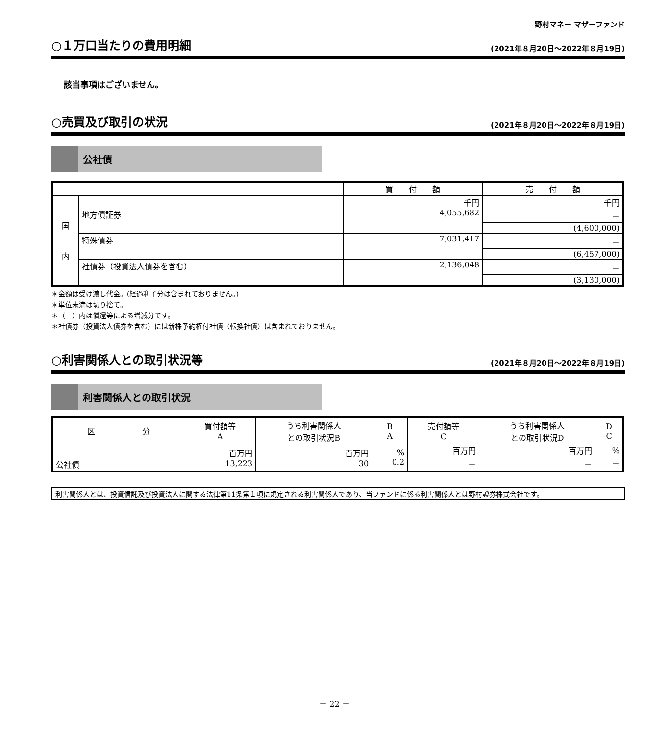野村マネー マザーファンド
○１万口当たりの費用明細 (2021年８月20日～2022年８月19日)
該当事項はございません。
○売買及び取引の状況 (2021年８月20日～2022年８月19日)
公社債
| | | 買 付 額 | 売 付 額 |
| --- | --- | --- | --- |
| 国 内 | 地方債証券 | 千円 4,055,682 | 千円 － |
| | | | (4,600,000) |
| | 特殊債券 | 7,031,417 | － |
| | | | (6,457,000) |
| | 社債券（投資法人債券を含む） | 2,136,048 | － |
| | | | (3,130,000) |
＊金額は受け渡し代金。(経過利子分は含まれておりません。)
＊単位未満は切り捨て。
＊（　）内は償還等による増減分です。
＊社債券（投資法人債券を含む）には新株予約権付社債（転換社債）は含まれておりません。
○利害関係人との取引状況等 (2021年８月20日～2022年８月19日)
利害関係人との取引状況
| 区 分 | 買付額等 A | | | 売付額等 C | | |
| --- | --- | --- | --- | --- | --- | --- |
| | | うち利害関係人 との取引状況B | B A | | うち利害関係人 との取引状況D | D C |
| 公社債 | 百万円 13,223 | 百万円 30 | % 0.2 | 百万円 － | 百万円 － | % － |
利害関係人とは、投資信託及び投資法人に関する法律第11条第１項に規定される利害関係人であり、当ファンドに係る利害関係人とは野村證券株式会社です。
－ 22 －